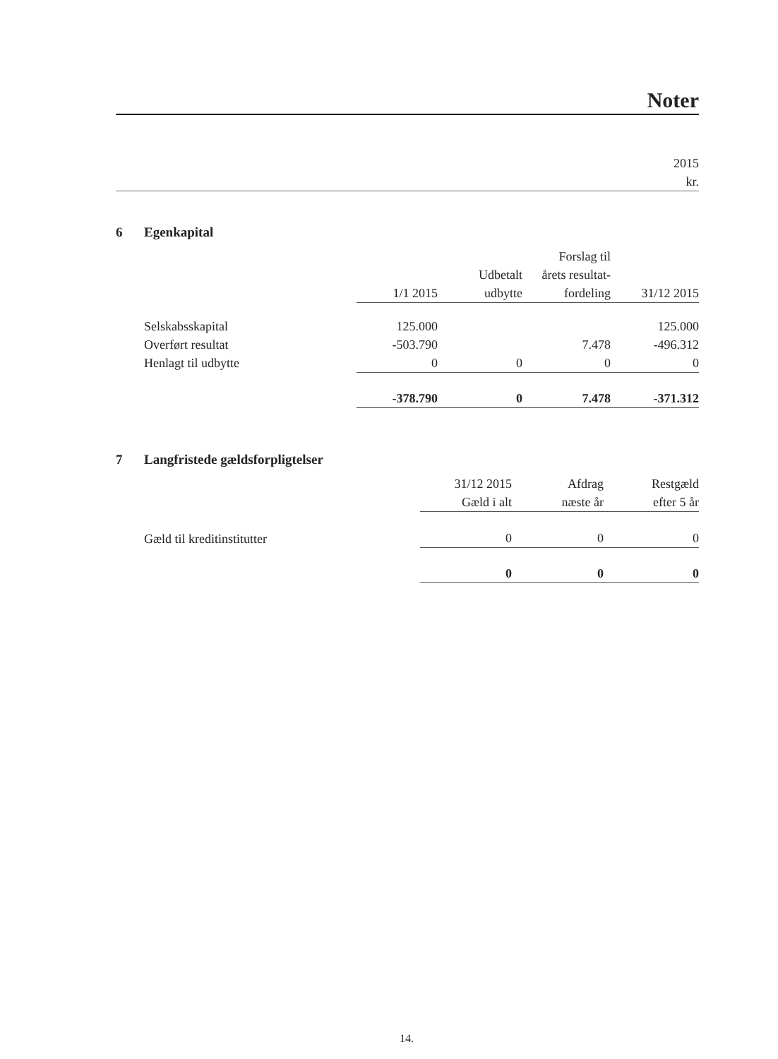Noter
2015
kr.
6 Egenkapital
| | 1/1 2015 | Udbetalt udbytte | Forslag til årets resultat- fordeling | 31/12 2015 |
| --- | --- | --- | --- | --- |
| Selskabsskapital | 125.000 | | | 125.000 |
| Overført resultat | -503.790 | | 7.478 | -496.312 |
| Henlagt til udbytte | 0 | 0 | 0 | 0 |
| | -378.790 | 0 | 7.478 | -371.312 |
7 Langfristede gældsforpligtelser
| | 31/12 2015 Gæld i alt | Afdrag næste år | Restgæld efter 5 år |
| --- | --- | --- | --- |
| Gæld til kreditinstitutter | 0 | 0 | 0 |
| | 0 | 0 | 0 |
14.